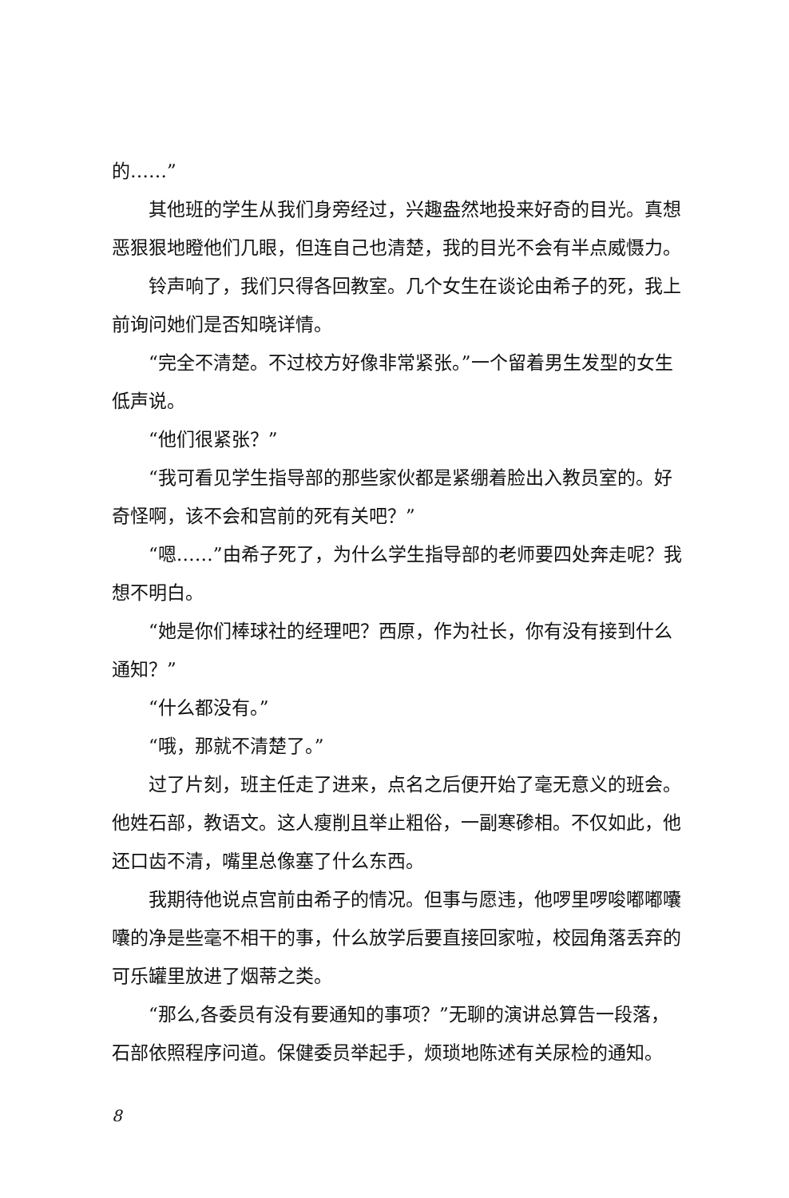的……”
其他班的学生从我们身旁经过，兴趣盎然地投来好奇的目光。真想恶狠狠地瞪他们几眼，但连自己也清楚，我的目光不会有半点威慑力。
铃声响了，我们只得各回教室。几个女生在谈论由希子的死，我上前询问她们是否知晓详情。
“完全不清楚。不过校方好像非常紧张。”一个留着男生发型的女生低声说。
“他们很紧张？”
“我可看见学生指导部的那些家伙都是紧绷着脸出入教员室的。好奇怪啊，该不会和宫前的死有关吧？”
“嗯……”由希子死了，为什么学生指导部的老师要四处奔走呢？我想不明白。
“她是你们棒球社的经理吧？西原，作为社长，你有没有接到什么通知？”
“什么都没有。”
“哦，那就不清楚了。”
过了片刻，班主任走了进来，点名之后便开始了毫无意义的班会。他姓石部，教语文。这人瘦削且举止粗俗，一副寒碜相。不仅如此，他还口齿不清，嘴里总像塞了什么东西。
我期待他说点宫前由希子的情况。但事与愿违，他啰里啰唆嘟嘟囔囔的净是些毫不相干的事，什么放学后要直接回家啦，校园角落丢弃的可乐罐里放进了烟蒂之类。
“那么,各委员有没有要通知的事项？”无聊的演讲总算告一段落，石部依照程序问道。保健委员举起手，烦琐地陈述有关尿检的通知。
8